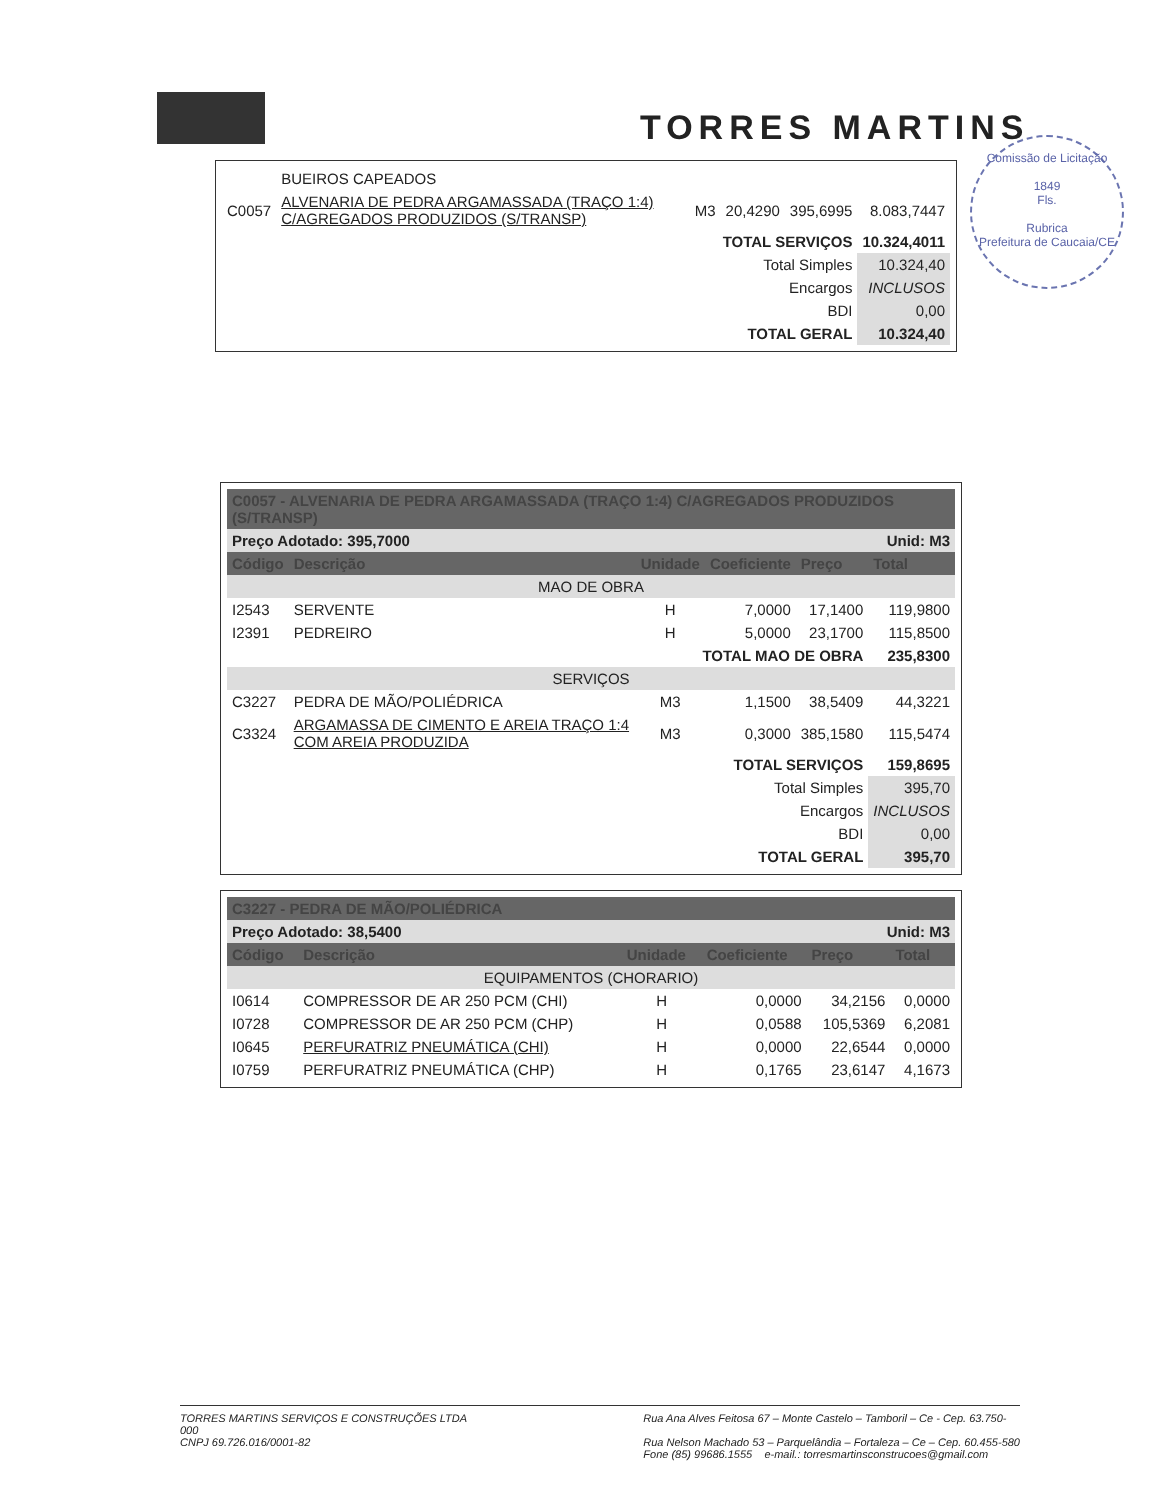TORRES MARTINS
Comissão de Licitação
1849
Fls.
Rubrica
Prefeitura de Caucaia/CE
| | BUEIROS CAPEADOS | | | | |
| C0057 | ALVENARIA DE PEDRA ARGAMASSADA (TRAÇO 1:4) C/AGREGADOS PRODUZIDOS (S/TRANSP) | M3 | 20,4290 | 395,6995 | 8.083,7447 |
| TOTAL SERVIÇOS | | | | | 10.324,4011 |
| Total Simples | | | | | 10.324,40 |
| Encargos | | | | | INCLUSOS |
| BDI | | | | | 0,00 |
| TOTAL GERAL | | | | | 10.324,40 |
| C0057 - ALVENARIA DE PEDRA ARGAMASSADA (TRAÇO 1:4) C/AGREGADOS PRODUZIDOS (S/TRANSP) | | | | | |
| --- | --- | --- | --- | --- | --- |
| Preço Adotado: 395,7000 | | | | Unid: M3 | |
| Código | Descrição | Unidade | Coeficiente | Preço | Total |
| MAO DE OBRA | | | | | |
| I2543 | SERVENTE | H | 7,0000 | 17,1400 | 119,9800 |
| I2391 | PEDREIRO | H | 5,0000 | 23,1700 | 115,8500 |
| TOTAL MAO DE OBRA | | | | | 235,8300 |
| SERVIÇOS | | | | | |
| C3227 | PEDRA DE MÃO/POLIÉDRICA | M3 | 1,1500 | 38,5409 | 44,3221 |
| C3324 | ARGAMASSA DE CIMENTO E AREIA TRAÇO 1:4 COM AREIA PRODUZIDA | M3 | 0,3000 | 385,1580 | 115,5474 |
| TOTAL SERVIÇOS | | | | | 159,8695 |
| Total Simples | | | | | 395,70 |
| Encargos | | | | | INCLUSOS |
| BDI | | | | | 0,00 |
| TOTAL GERAL | | | | | 395,70 |
| C3227 - PEDRA DE MÃO/POLIÉDRICA | | | | | |
| --- | --- | --- | --- | --- | --- |
| Preço Adotado: 38,5400 | | | | Unid: M3 | |
| Código | Descrição | Unidade | Coeficiente | Preço | Total |
| EQUIPAMENTOS (CHORARIO) | | | | | |
| I0614 | COMPRESSOR DE AR 250 PCM (CHI) | H | 0,0000 | 34,2156 | 0,0000 |
| I0728 | COMPRESSOR DE AR 250 PCM (CHP) | H | 0,0588 | 105,5369 | 6,2081 |
| I0645 | PERFURATRIZ PNEUMÁTICA (CHI) | H | 0,0000 | 22,6544 | 0,0000 |
| I0759 | PERFURATRIZ PNEUMÁTICA (CHP) | H | 0,1765 | 23,6147 | 4,1673 |
TORRES MARTINS SERVIÇOS E CONSTRUÇÕES LTDA
000
CNPJ 69.726.016/0001-82
Rua Ana Alves Feitosa 67 – Monte Castelo – Tamboril – Ce - Cep. 63.750-
Rua Nelson Machado 53 – Parquelândia – Fortaleza – Ce – Cep. 60.455-580
Fone (85) 99686.1555 e-mail.: torresmartinsconstrucoes@gmail.com